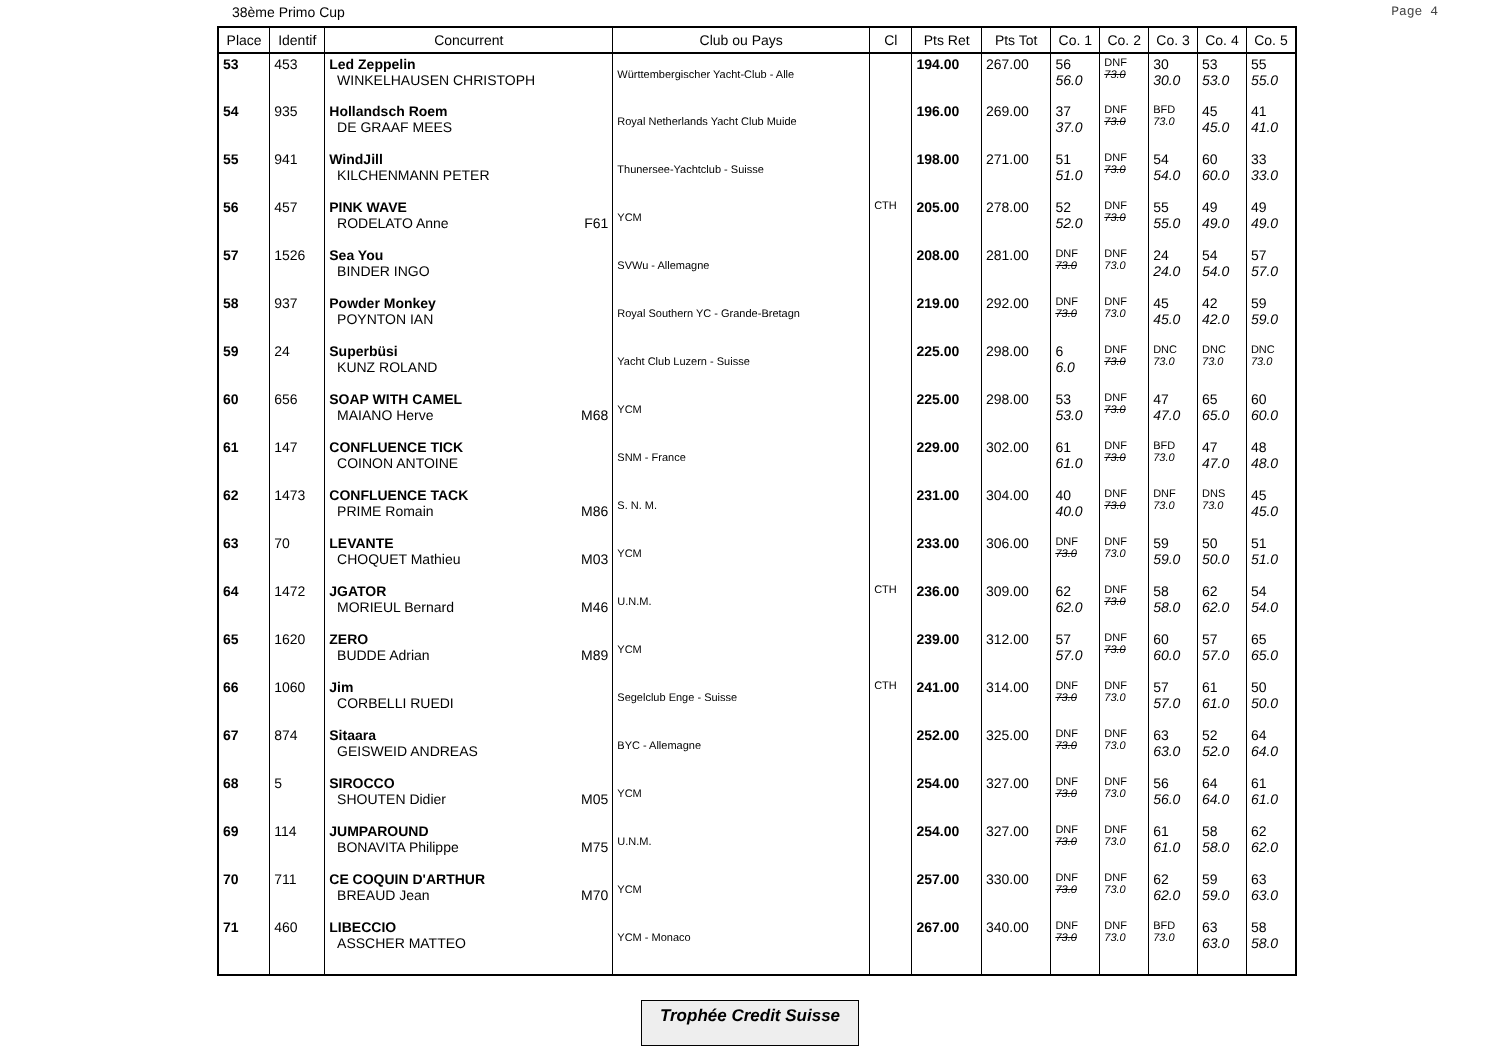38ème Primo Cup Page 4
| Place | Identif | Concurrent | Club ou Pays | Cl | Pts Ret | Pts Tot | Co. 1 | Co. 2 | Co. 3 | Co. 4 | Co. 5 |
| --- | --- | --- | --- | --- | --- | --- | --- | --- | --- | --- | --- |
| 53 | 453 | Led Zeppelin WINKELHAUSEN CHRISTOPH | Württembergischer Yacht-Club - Alle | | 194.00 | 267.00 | 56 56.0 | DNF 73.0 | 30 30.0 | 53 53.0 | 55 55.0 |
| 54 | 935 | Hollandsch Roem DE GRAAF MEES | Royal Netherlands Yacht Club Muide | | 196.00 | 269.00 | 37 37.0 | DNF 73.0 | BFD 73.0 | 45 45.0 | 41 41.0 |
| 55 | 941 | WindJill KILCHENMANN PETER | Thunersee-Yachtclub - Suisse | | 198.00 | 271.00 | 51 51.0 | DNF 73.0 | 54 54.0 | 60 60.0 | 33 33.0 |
| 56 | 457 | PINK WAVE RODELATO Anne F61 | YCM | CTH | 205.00 | 278.00 | 52 52.0 | DNF 73.0 | 55 55.0 | 49 49.0 | 49 49.0 |
| 57 | 1526 | Sea You BINDER INGO | SVWu - Allemagne | | 208.00 | 281.00 | DNF 73.0 | DNF 73.0 | 24 24.0 | 54 54.0 | 57 57.0 |
| 58 | 937 | Powder Monkey POYNTON IAN | Royal Southern YC - Grande-Bretagn | | 219.00 | 292.00 | DNF 73.0 | DNF 73.0 | 45 45.0 | 42 42.0 | 59 59.0 |
| 59 | 24 | Superbüsi KUNZ ROLAND | Yacht Club Luzern - Suisse | | 225.00 | 298.00 | 6 6.0 | DNF 73.0 | DNC 73.0 | DNC 73.0 | DNC 73.0 |
| 60 | 656 | SOAP WITH CAMEL MAIANO Herve M68 | YCM | | 225.00 | 298.00 | 53 53.0 | DNF 73.0 | 47 47.0 | 65 65.0 | 60 60.0 |
| 61 | 147 | CONFLUENCE TICK COINON ANTOINE | SNM - France | | 229.00 | 302.00 | 61 61.0 | DNF 73.0 | BFD 73.0 | 47 47.0 | 48 48.0 |
| 62 | 1473 | CONFLUENCE TACK PRIME Romain M86 | S. N. M. | | 231.00 | 304.00 | 40 40.0 | DNF 73.0 | DNF 73.0 | DNS 73.0 | 45 45.0 |
| 63 | 70 | LEVANTE CHOQUET Mathieu M03 | YCM | | 233.00 | 306.00 | DNF 73.0 | DNF 73.0 | 59 59.0 | 50 50.0 | 51 51.0 |
| 64 | 1472 | JGATOR MORIEUL Bernard M46 | U.N.M. | CTH | 236.00 | 309.00 | 62 62.0 | DNF 73.0 | 58 58.0 | 62 62.0 | 54 54.0 |
| 65 | 1620 | ZERO BUDDE Adrian M89 | YCM | | 239.00 | 312.00 | 57 57.0 | DNF 73.0 | 60 60.0 | 57 57.0 | 65 65.0 |
| 66 | 1060 | Jim CORBELLI RUEDI | Segelclub Enge - Suisse | CTH | 241.00 | 314.00 | DNF 73.0 | DNF 73.0 | 57 57.0 | 61 61.0 | 50 50.0 |
| 67 | 874 | Sitaara GEISWEID ANDREAS | BYC - Allemagne | | 252.00 | 325.00 | DNF 73.0 | DNF 73.0 | 63 63.0 | 52 52.0 | 64 64.0 |
| 68 | 5 | SIROCCO SHOUTEN Didier M05 | YCM | | 254.00 | 327.00 | DNF 73.0 | DNF 73.0 | 56 56.0 | 64 64.0 | 61 61.0 |
| 69 | 114 | JUMPAROUND BONAVITA Philippe M75 | U.N.M. | | 254.00 | 327.00 | DNF 73.0 | DNF 73.0 | 61 61.0 | 58 58.0 | 62 62.0 |
| 70 | 711 | CE COQUIN D'ARTHUR BREAUD Jean M70 | YCM | | 257.00 | 330.00 | DNF 73.0 | DNF 73.0 | 62 62.0 | 59 59.0 | 63 63.0 |
| 71 | 460 | LIBECCIO ASSCHER MATTEO | YCM - Monaco | | 267.00 | 340.00 | DNF 73.0 | DNF 73.0 | BFD 73.0 | 63 63.0 | 58 58.0 |
Trophée Credit Suisse